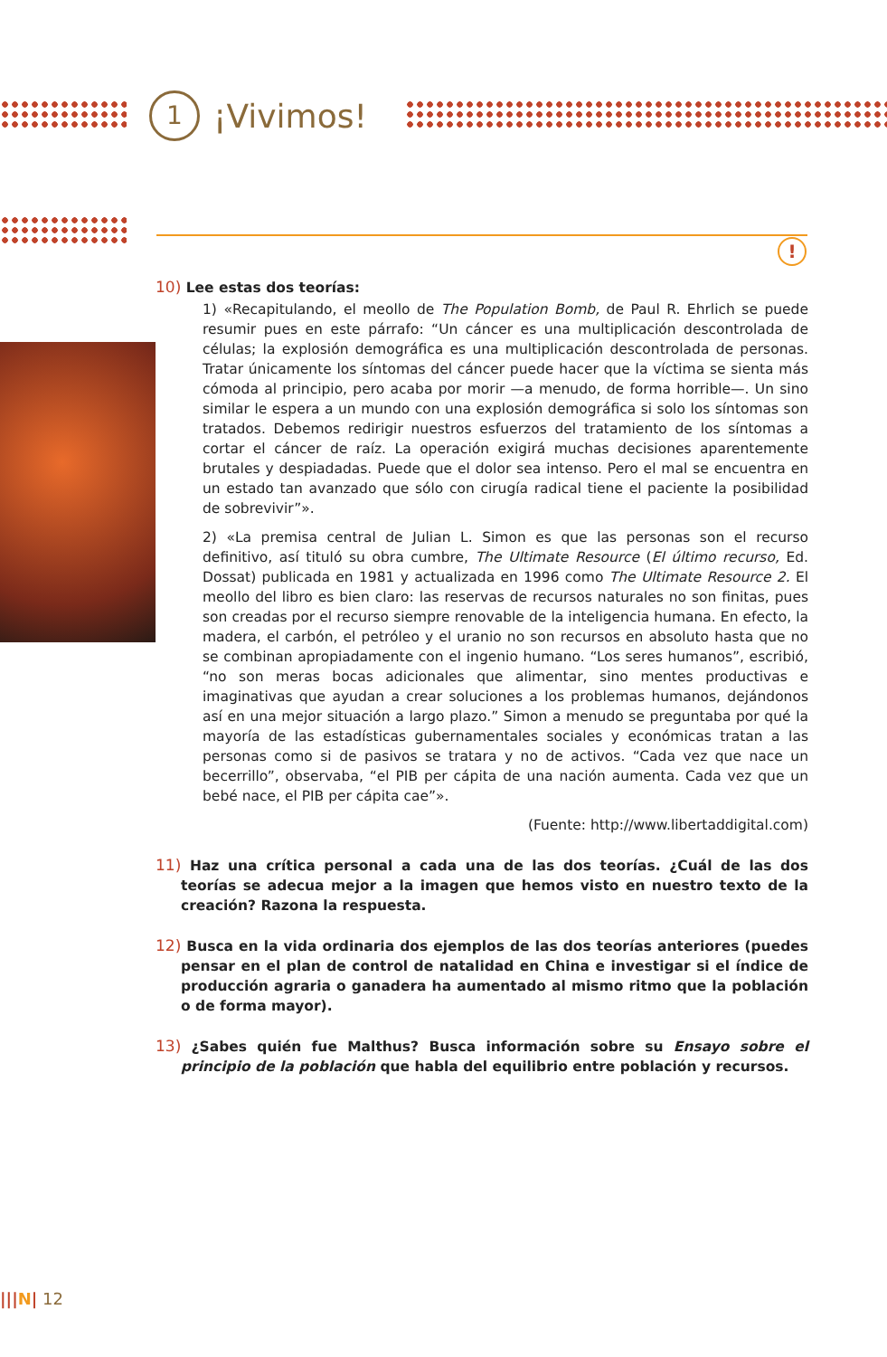1
¡Vivimos!
!
10) Lee estas dos teorías:
1) «Recapitulando, el meollo de The Population Bomb, de Paul R. Ehrlich se puede resumir pues en este párrafo: “Un cáncer es una multiplicación descontrolada de células; la explosión demográfica es una multiplicación descontrolada de personas. Tratar únicamente los síntomas del cáncer puede hacer que la víctima se sienta más cómoda al principio, pero acaba por morir —a menudo, de forma horrible—. Un sino similar le espera a un mundo con una explosión demográfica si solo los síntomas son tratados. Debemos redirigir nuestros esfuerzos del tratamiento de los síntomas a cortar el cáncer de raíz. La operación exigirá muchas decisiones aparentemente brutales y despiadadas. Puede que el dolor sea intenso. Pero el mal se encuentra en un estado tan avanzado que sólo con cirugía radical tiene el paciente la posibilidad de sobrevivir”».
2) «La premisa central de Julian L. Simon es que las personas son el recurso definitivo, así tituló su obra cumbre, The Ultimate Resource (El último recurso, Ed. Dossat) publicada en 1981 y actualizada en 1996 como The Ultimate Resource 2. El meollo del libro es bien claro: las reservas de recursos naturales no son finitas, pues son creadas por el recurso siempre renovable de la inteligencia humana. En efecto, la madera, el carbón, el petróleo y el uranio no son recursos en absoluto hasta que no se combinan apropiadamente con el ingenio humano. “Los seres humanos”, escribió, “no son meras bocas adicionales que alimentar, sino mentes productivas e imaginativas que ayudan a crear soluciones a los problemas humanos, dejándonos así en una mejor situación a largo plazo.” Simon a menudo se preguntaba por qué la mayoría de las estadísticas gubernamentales sociales y económicas tratan a las personas como si de pasivos se tratara y no de activos. “Cada vez que nace un becerrillo”, observaba, “el PIB per cápita de una nación aumenta. Cada vez que un bebé nace, el PIB per cápita cae”».
(Fuente: http://www.libertaddigital.com)
11) Haz una crítica personal a cada una de las dos teorías. ¿Cuál de las dos teorías se adecua mejor a la imagen que hemos visto en nuestro texto de la creación? Razona la respuesta.
12) Busca en la vida ordinaria dos ejemplos de las dos teorías anteriores (puedes pensar en el plan de control de natalidad en China e investigar si el índice de producción agraria o ganadera ha aumentado al mismo ritmo que la población o de forma mayor).
13) ¿Sabes quién fue Malthus? Busca información sobre su Ensayo sobre el principio de la población que habla del equilibrio entre población y recursos.
|||N| 12